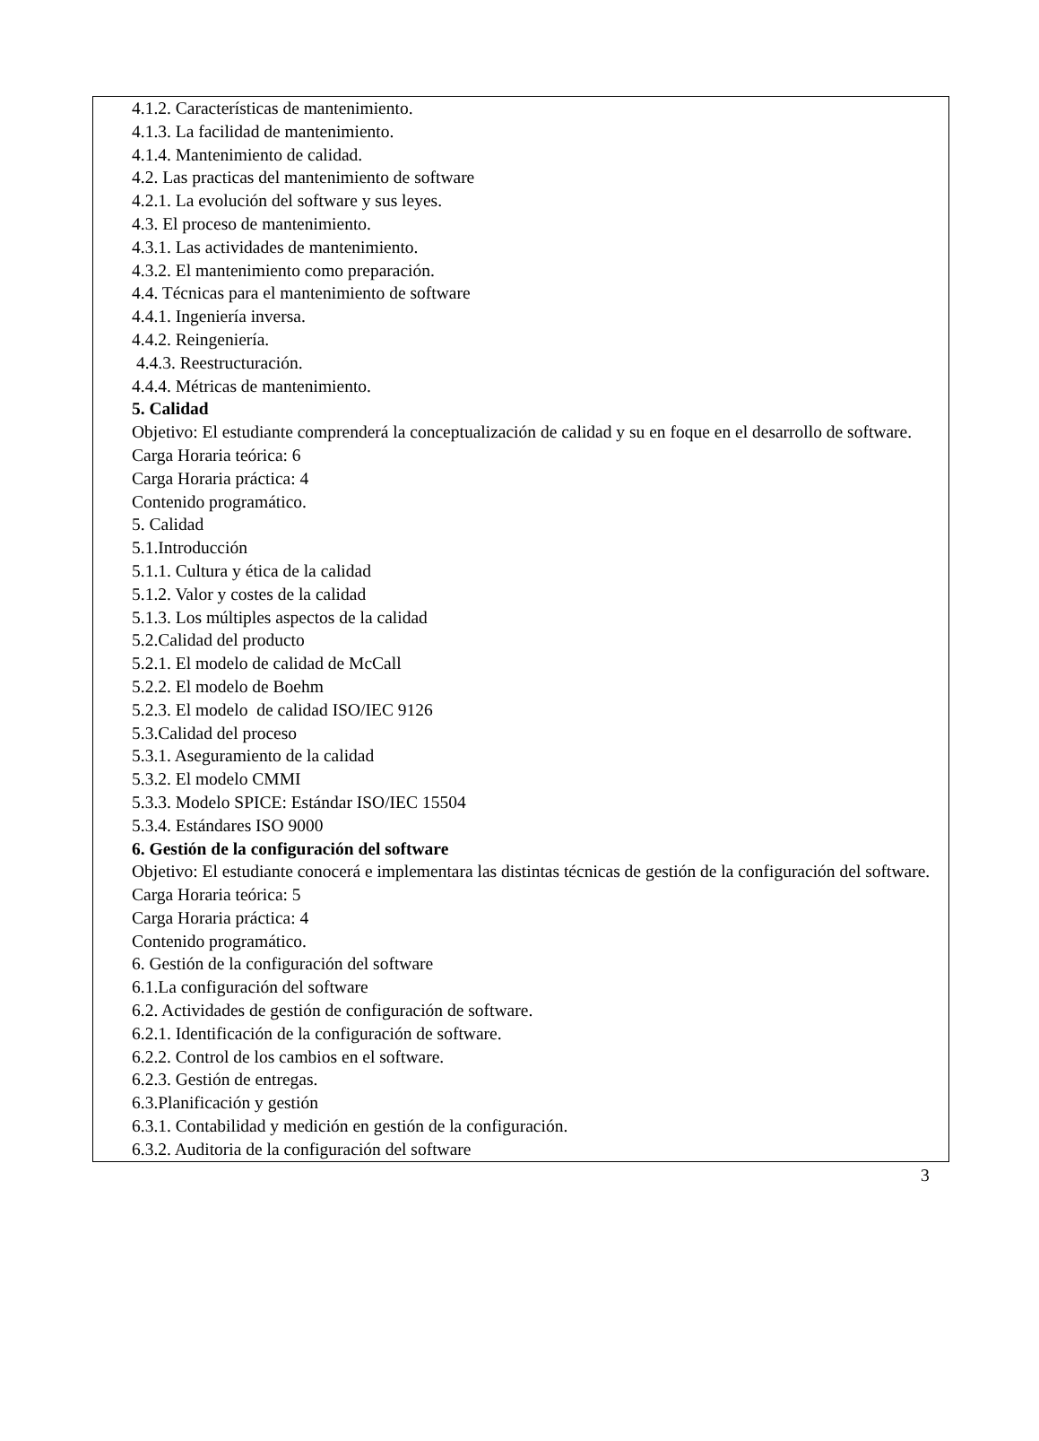4.1.2. Características de mantenimiento.
4.1.3. La facilidad de mantenimiento.
4.1.4. Mantenimiento de calidad.
4.2. Las practicas del mantenimiento de software
4.2.1. La evolución del software y sus leyes.
4.3. El proceso de mantenimiento.
4.3.1. Las actividades de mantenimiento.
4.3.2. El mantenimiento como preparación.
4.4. Técnicas para el mantenimiento de software
4.4.1. Ingeniería inversa.
4.4.2. Reingeniería.
4.4.3. Reestructuración.
4.4.4. Métricas de mantenimiento.
5. Calidad
Objetivo: El estudiante comprenderá la conceptualización de calidad y su en foque en el desarrollo de software.
Carga Horaria teórica: 6
Carga Horaria práctica: 4
Contenido programático.
5. Calidad
5.1.Introducción
5.1.1. Cultura y ética de la calidad
5.1.2. Valor y costes de la calidad
5.1.3. Los múltiples aspectos de la calidad
5.2.Calidad del producto
5.2.1. El modelo de calidad de McCall
5.2.2. El modelo de Boehm
5.2.3. El modelo de calidad ISO/IEC 9126
5.3.Calidad del proceso
5.3.1. Aseguramiento de la calidad
5.3.2. El modelo CMMI
5.3.3. Modelo SPICE: Estándar ISO/IEC 15504
5.3.4. Estándares ISO 9000
6. Gestión de la configuración del software
Objetivo: El estudiante conocerá e implementara las distintas técnicas de gestión de la configuración del software.
Carga Horaria teórica: 5
Carga Horaria práctica: 4
Contenido programático.
6. Gestión de la configuración del software
6.1.La configuración del software
6.2. Actividades de gestión de configuración de software.
6.2.1. Identificación de la configuración de software.
6.2.2. Control de los cambios en el software.
6.2.3. Gestión de entregas.
6.3.Planificación y gestión
6.3.1. Contabilidad y medición en gestión de la configuración.
6.3.2. Auditoria de la configuración del software
3